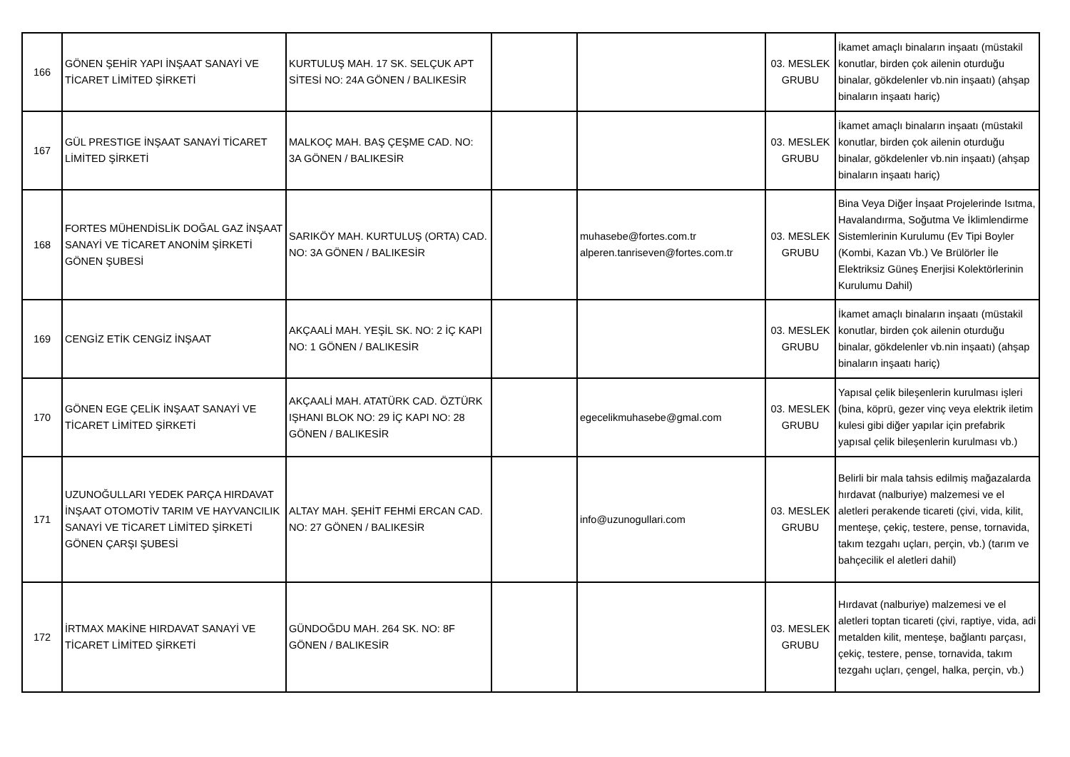| 166 | GÖNEN ŞEHİR YAPI İNŞAAT SANAYİ VE TİCARET LİMİTED ŞİRKETİ | KURTULUŞ MAH. 17 SK. SELÇUK APT SİTESİ NO: 24A GÖNEN / BALIKESİR | | | 03. MESLEK GRUBU | İkamet amaçlı binaların inşaatı (müstakil konutlar, birden çok ailenin oturduğu binalar, gökdelenler vb.nin inşaatı) (ahşap binaların inşaatı hariç) |
| 167 | GÜL PRESTIGE İNŞAAT SANAYİ TİCARET LİMİTED ŞİRKETİ | MALKOÇ MAH. BAŞ ÇEŞME CAD. NO: 3A GÖNEN / BALIKESİR | | | 03. MESLEK GRUBU | İkamet amaçlı binaların inşaatı (müstakil konutlar, birden çok ailenin oturduğu binalar, gökdelenler vb.nin inşaatı) (ahşap binaların inşaatı hariç) |
| 168 | FORTES MÜHENDİSLİK DOĞAL GAZ İNŞAAT SANAYİ VE TİCARET ANONİM ŞİRKETİ GÖNEN ŞUBESİ | SARIKÖY MAH. KURTULUŞ (ORTA) CAD. NO: 3A GÖNEN / BALIKESİR | | muhasebe@fortes.com.tr alperen.tanriseven@fortes.com.tr | 03. MESLEK GRUBU | Bina Veya Diğer İnşaat Projelerinde Isıtma, Havalandırma, Soğutma Ve İklimlendirme Sistemlerinin Kurulumu (Ev Tipi Boyler (Kombi, Kazan Vb.) Ve Brülörler İle Elektriksiz Güneş Enerjisi Kolektörlerinin Kurulumu Dahil) |
| 169 | CENGİZ ETİK CENGİZ İNŞAAT | AKÇAALİ MAH. YEŞİL SK. NO: 2 İÇ KAPI NO: 1 GÖNEN / BALIKESİR | | | 03. MESLEK GRUBU | İkamet amaçlı binaların inşaatı (müstakil konutlar, birden çok ailenin oturduğu binalar, gökdelenler vb.nin inşaatı) (ahşap binaların inşaatı hariç) |
| 170 | GÖNEN EGE ÇELİK İNŞAAT SANAYİ VE TİCARET LİMİTED ŞİRKETİ | AKÇAALİ MAH. ATATÜRK CAD. ÖZTÜRK IŞHANI BLOK NO: 29 İÇ KAPI NO: 28 GÖNEN / BALIKESİR | | egecelikmuhasebe@gmal.com | 03. MESLEK GRUBU | Yapısal çelik bileşenlerin kurulması işleri (bina, köprü, gezer vinç veya elektrik iletim kulesi gibi diğer yapılar için prefabrik yapısal çelik bileşenlerin kurulması vb.) |
| 171 | UZUNOĞULLARI YEDEK PARÇA HIRDAVAT İNŞAAT OTOMOTİV TARIM VE HAYVANCILIK SANAYİ VE TİCARET LİMİTED ŞİRKETİ GÖNEN ÇARŞI ŞUBESİ | ALTAY MAH. ŞEHİT FEHMİ ERCAN CAD. NO: 27 GÖNEN / BALIKESİR | | info@uzunogullari.com | 03. MESLEK GRUBU | Belirli bir mala tahsis edilmiş mağazalarda hırdavat (nalburiye) malzemesi ve el aletleri perakende ticareti (çivi, vida, kilit, menteşe, çekiç, testere, pense, tornavida, takım tezgahı uçları, perçin, vb.) (tarım ve bahçecilik el aletleri dahil) |
| 172 | İRTMAX MAKİNE HIRDAVAT SANAYİ VE TİCARET LİMİTED ŞİRKETİ | GÜNDOĞDU MAH. 264 SK. NO: 8F GÖNEN / BALIKESİR | | | 03. MESLEK GRUBU | Hırdavat (nalburiye) malzemesi ve el aletleri toptan ticareti (çivi, raptiye, vida, adi metalden kilit, menteşe, bağlantı parçası, çekiç, testere, pense, tornavida, takım tezgahı uçları, çengel, halka, perçin, vb.) |